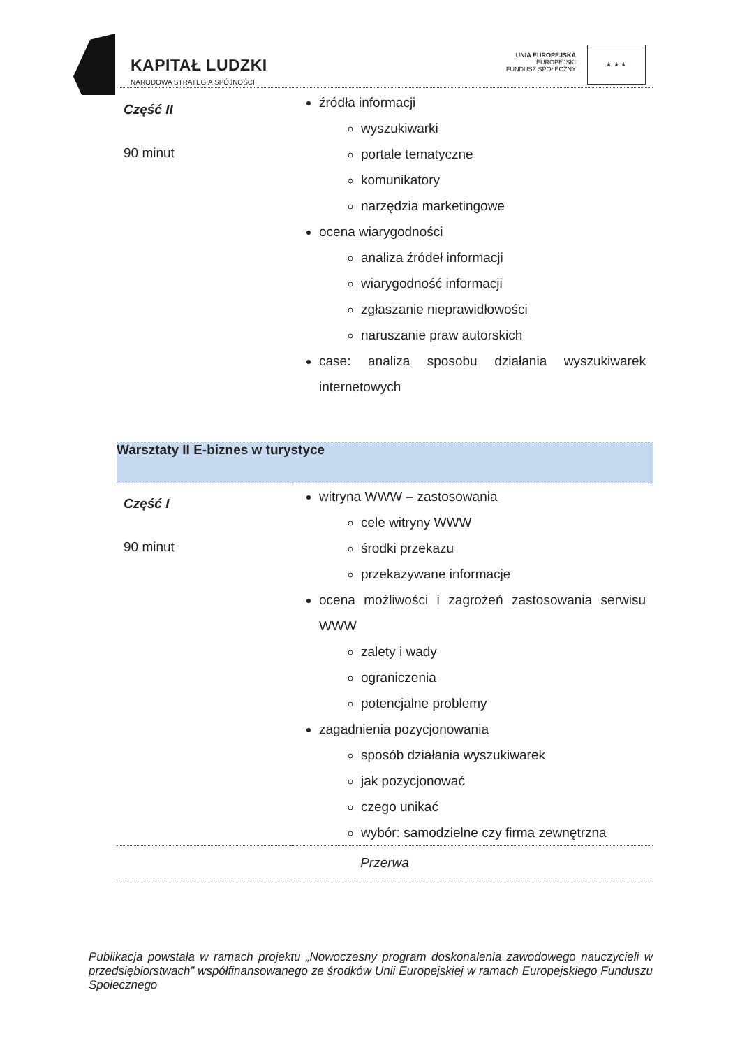KAPITAŁ LUDZKI
NARODOWA STRATEGIA SPÓJNOŚCI
UNIA EUROPEJSKA
EUROPEJSKI
FUNDUSZ SPOŁECZNY
★ ★ ★
| Część II 90 minut | źródła informacji wyszukiwarki portale tematyczne komunikatory narzędzia marketingowe ocena wiarygodności analiza źródeł informacji wiarygodność informacji zgłaszanie nieprawidłowości naruszanie praw autorskich case: analiza sposobu działania wyszukiwarek internetowych |
| Warsztaty II E-biznes w turystyce | |
| Część I 90 minut | witryna WWW – zastosowania cele witryny WWW środki przekazu przekazywane informacje ocena możliwości i zagrożeń zastosowania serwisu WWW zalety i wady ograniczenia potencjalne problemy zagadnienia pozycjonowania sposób działania wyszukiwarek jak pozycjonować czego unikać wybór: samodzielne czy firma zewnętrzna |
| Przerwa | |
Publikacja powstała w ramach projektu „Nowoczesny program doskonalenia zawodowego nauczycieli w przedsiębiorstwach” współfinansowanego ze środków Unii Europejskiej w ramach Europejskiego Funduszu Społecznego